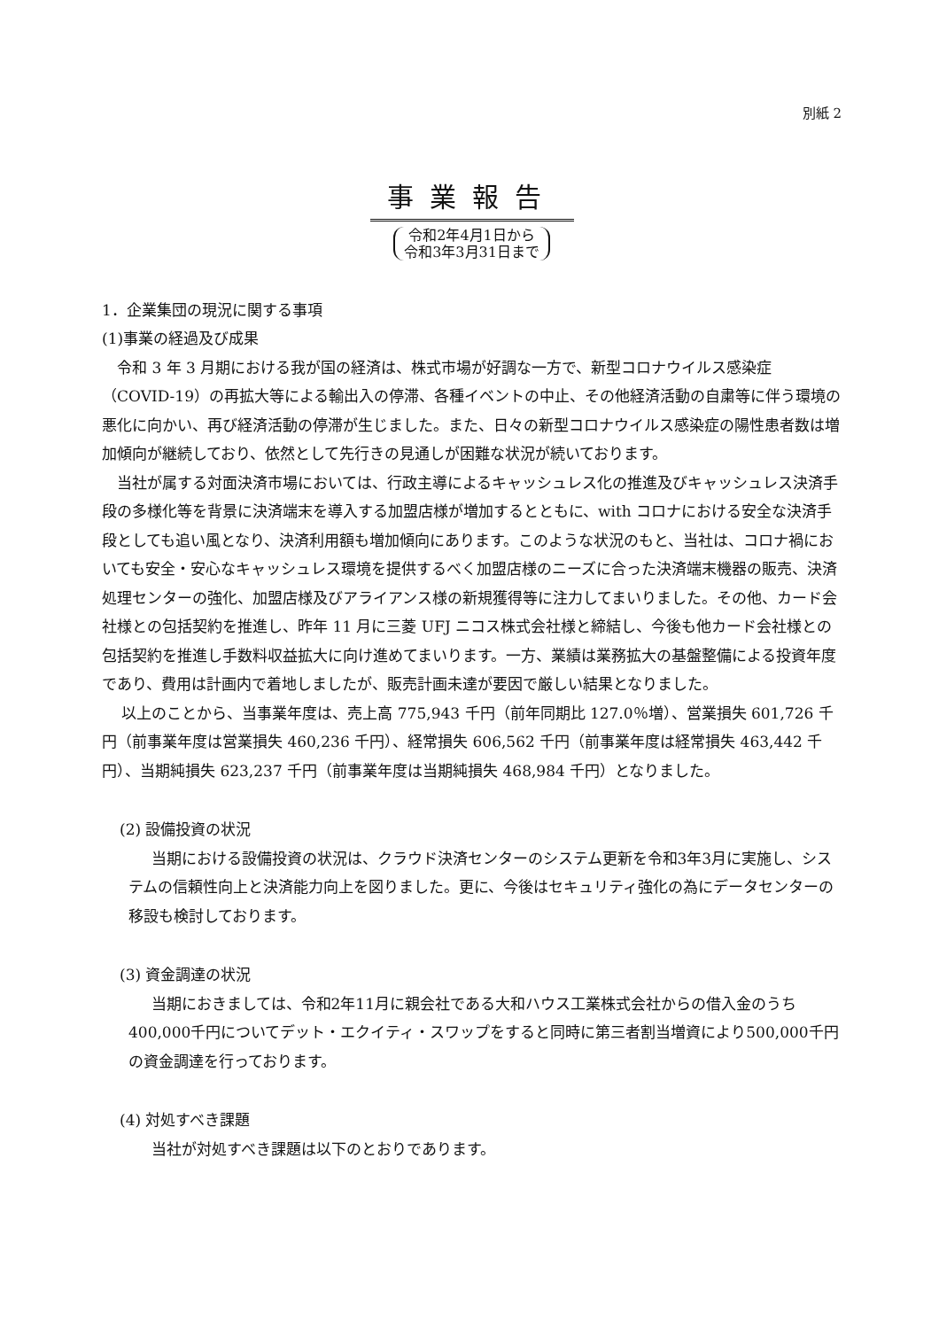別紙 2
事業報告
令和2年4月1日から
令和3年3月31日まで
1．企業集団の現況に関する事項
(1)事業の経過及び成果
令和 3 年 3 月期における我が国の経済は、株式市場が好調な一方で、新型コロナウイルス感染症（COVID-19）の再拡大等による輸出入の停滞、各種イベントの中止、その他経済活動の自粛等に伴う環境の悪化に向かい、再び経済活動の停滞が生じました。また、日々の新型コロナウイルス感染症の陽性患者数は増加傾向が継続しており、依然として先行きの見通しが困難な状況が続いております。
当社が属する対面決済市場においては、行政主導によるキャッシュレス化の推進及びキャッシュレス決済手段の多様化等を背景に決済端末を導入する加盟店様が増加するとともに、with コロナにおける安全な決済手段としても追い風となり、決済利用額も増加傾向にあります。このような状況のもと、当社は、コロナ禍においても安全・安心なキャッシュレス環境を提供するべく加盟店様のニーズに合った決済端末機器の販売、決済処理センターの強化、加盟店様及びアライアンス様の新規獲得等に注力してまいりました。その他、カード会社様との包括契約を推進し、昨年 11 月に三菱 UFJ ニコス株式会社様と締結し、今後も他カード会社様との包括契約を推進し手数料収益拡大に向け進めてまいります。一方、業績は業務拡大の基盤整備による投資年度であり、費用は計画内で着地しましたが、販売計画未達が要因で厳しい結果となりました。
以上のことから、当事業年度は、売上高 775,943 千円（前年同期比 127.0％増）、営業損失 601,726 千円（前事業年度は営業損失 460,236 千円）、経常損失 606,562 千円（前事業年度は経常損失 463,442 千円）、当期純損失 623,237 千円（前事業年度は当期純損失 468,984 千円）となりました。
(2) 設備投資の状況
当期における設備投資の状況は、クラウド決済センターのシステム更新を令和3年3月に実施し、システムの信頼性向上と決済能力向上を図りました。更に、今後はセキュリティ強化の為にデータセンターの移設も検討しております。
(3) 資金調達の状況
当期におきましては、令和2年11月に親会社である大和ハウス工業株式会社からの借入金のうち400,000千円についてデット・エクイティ・スワップをすると同時に第三者割当増資により500,000千円の資金調達を行っております。
(4) 対処すべき課題
当社が対処すべき課題は以下のとおりであります。